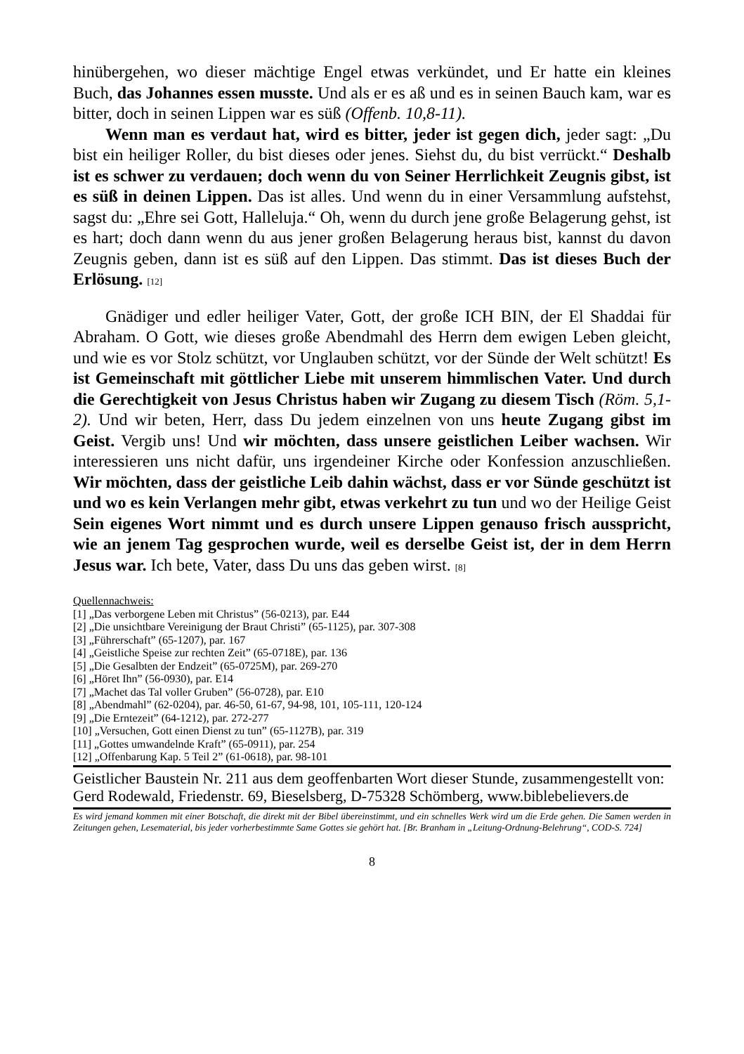hinübergehen, wo dieser mächtige Engel etwas verkündet, und Er hatte ein kleines Buch, das Johannes essen musste. Und als er es aß und es in seinen Bauch kam, war es bitter, doch in seinen Lippen war es süß (Offenb. 10,8-11).
Wenn man es verdaut hat, wird es bitter, jeder ist gegen dich, jeder sagt: „Du bist ein heiliger Roller, du bist dieses oder jenes. Siehst du, du bist verrückt.“ Deshalb ist es schwer zu verdauen; doch wenn du von Seiner Herrlichkeit Zeugnis gibst, ist es süß in deinen Lippen. Das ist alles. Und wenn du in einer Versammlung aufstehst, sagst du: „Ehre sei Gott, Halleluja.“ Oh, wenn du durch jene große Belagerung gehst, ist es hart; doch dann wenn du aus jener großen Belagerung heraus bist, kannst du davon Zeugnis geben, dann ist es süß auf den Lippen. Das stimmt. Das ist dieses Buch der Erlösung. [12]
Gnädiger und edler heiliger Vater, Gott, der große ICH BIN, der El Shaddai für Abraham. O Gott, wie dieses große Abendmahl des Herrn dem ewigen Leben gleicht, und wie es vor Stolz schützt, vor Unglauben schützt, vor der Sünde der Welt schützt! Es ist Gemeinschaft mit göttlicher Liebe mit unserem himmlischen Vater. Und durch die Gerechtigkeit von Jesus Christus haben wir Zugang zu diesem Tisch (Röm. 5,1-2). Und wir beten, Herr, dass Du jedem einzelnen von uns heute Zugang gibst im Geist. Vergib uns! Und wir möchten, dass unsere geistlichen Leiber wachsen. Wir interessieren uns nicht dafür, uns irgendeiner Kirche oder Konfession anzuschließen. Wir möchten, dass der geistliche Leib dahin wächst, dass er vor Sünde geschützt ist und wo es kein Verlangen mehr gibt, etwas verkehrt zu tun und wo der Heilige Geist Sein eigenes Wort nimmt und es durch unsere Lippen genauso frisch ausspricht, wie an jenem Tag gesprochen wurde, weil es derselbe Geist ist, der in dem Herrn Jesus war. Ich bete, Vater, dass Du uns das geben wirst. [8]
Quellennachweis:
[1] „Das verborgene Leben mit Christus” (56-0213), par. E44
[2] „Die unsichtbare Vereinigung der Braut Christi” (65-1125), par. 307-308
[3] „Führerschaft” (65-1207), par. 167
[4] „Geistliche Speise zur rechten Zeit” (65-0718E), par. 136
[5] „Die Gesalbten der Endzeit” (65-0725M), par. 269-270
[6] „Höret Ihn” (56-0930), par. E14
[7] „Machet das Tal voller Gruben” (56-0728), par. E10
[8] „Abendmahl” (62-0204), par. 46-50, 61-67, 94-98, 101, 105-111, 120-124
[9] „Die Erntezeit” (64-1212), par. 272-277
[10] „Versuchen, Gott einen Dienst zu tun” (65-1127B), par. 319
[11] „Gottes umwandelnde Kraft” (65-0911), par. 254
[12] „Offenbarung Kap. 5 Teil 2” (61-0618), par. 98-101
Geistlicher Baustein Nr. 211 aus dem geoffenbarten Wort dieser Stunde, zusammengestellt von:
Gerd Rodewald, Friedenstr. 69, Bieselsberg, D-75328 Schömberg, www.biblebelievers.de
Es wird jemand kommen mit einer Botschaft, die direkt mit der Bibel übereinstimmt, und ein schnelles Werk wird um die Erde gehen. Die Samen werden in Zeitungen gehen, Lesematerial, bis jeder vorherbestimmte Same Gottes sie gehört hat. [Br. Branham in „Leitung-Ordnung-Belehrung“, COD-S. 724]
8